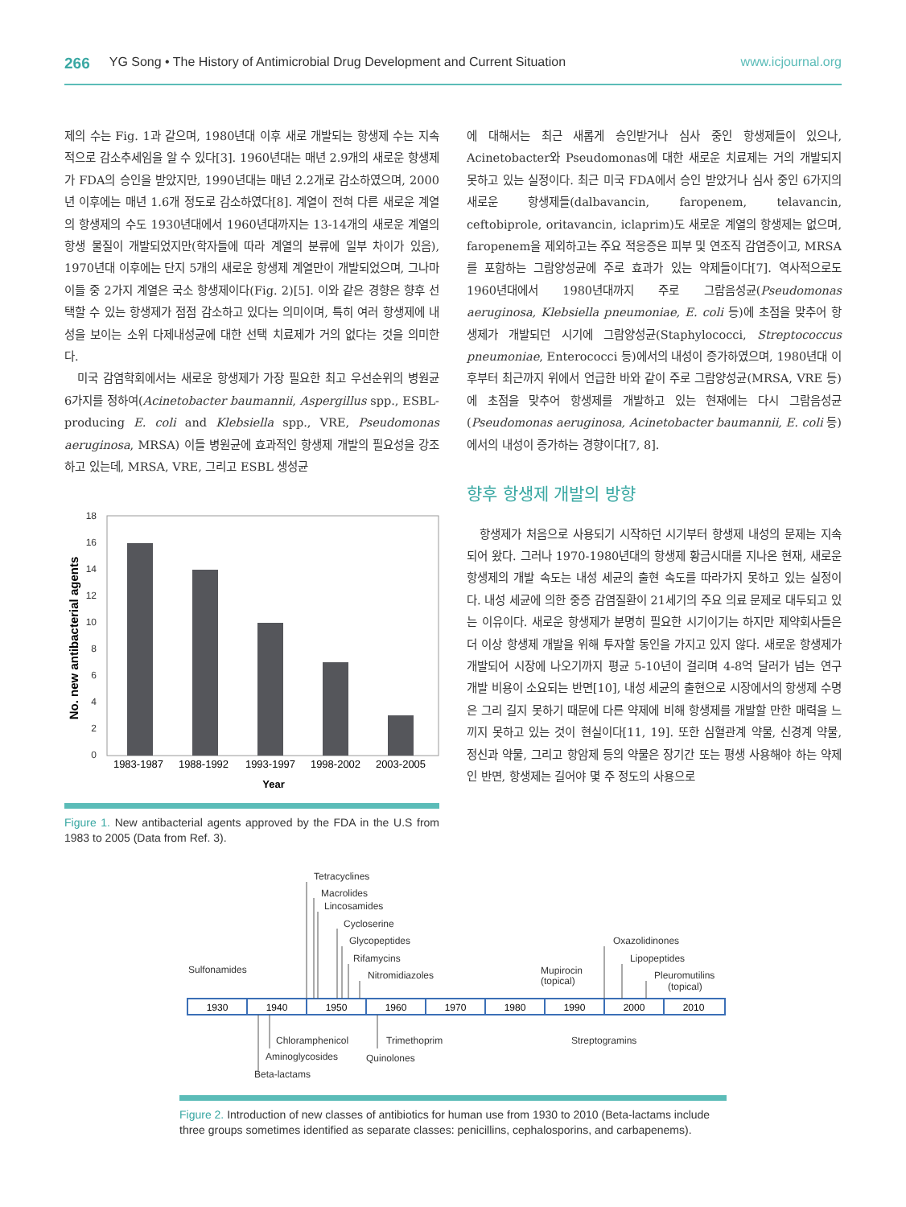266 YG Song • The History of Antimicrobial Drug Development and Current Situation www.icjournal.org
제의 수는 Fig. 1과 같으며, 1980년대 이후 새로 개발되는 항생제 수는 지속적으로 감소추세임을 알 수 있다[3]. 1960년대는 매년 2.9개의 새로운 항생제가 FDA의 승인을 받았지만, 1990년대는 매년 2.2개로 감소하였으며, 2000년 이후에는 매년 1.6개 정도로 감소하였다[8]. 계열이 전혀 다른 새로운 계열의 항생제의 수도 1930년대에서 1960년대까지는 13-14개의 새로운 계열의 항생 물질이 개발되었지만(학자들에 따라 계열의 분류에 일부 차이가 있음), 1970년대 이후에는 단지 5개의 새로운 항생제 계열만이 개발되었으며, 그나마 이들 중 2가지 계열은 국소 항생제이다(Fig. 2)[5]. 이와 같은 경향은 향후 선택할 수 있는 항생제가 점점 감소하고 있다는 의미이며, 특히 여러 항생제에 내성을 보이는 소위 다제내성균에 대한 선택 치료제가 거의 없다는 것을 의미한다.
미국 감염학회에서는 새로운 항생제가 가장 필요한 최고 우선순위의 병원균 6가지를 정하여(Acinetobacter baumannii, Aspergillus spp., ESBL-producing E. coli and Klebsiella spp., VRE, Pseudomonas aeruginosa, MRSA) 이들 병원균에 효과적인 항생제 개발의 필요성을 강조하고 있는데, MRSA, VRE, 그리고 ESBL 생성균
18
16
14
12
10
8
6
4
2
0
1983-1987
1988-1992
1993-1997
1998-2002
2003-2005
Year
No. new antibacterial agents
Figure 1. New antibacterial agents approved by the FDA in the U.S from 1983 to 2005 (Data from Ref. 3).
에 대해서는 최근 새롭게 승인받거나 심사 중인 항생제들이 있으나, Acinetobacter와 Pseudomonas에 대한 새로운 치료제는 거의 개발되지 못하고 있는 실정이다. 최근 미국 FDA에서 승인 받았거나 심사 중인 6가지의 새로운 항생제들(dalbavancin, faropenem, telavancin, ceftobiprole, oritavancin, iclaprim)도 새로운 계열의 항생제는 없으며, faropenem을 제외하고는 주요 적응증은 피부 및 연조직 감염증이고, MRSA를 포함하는 그람양성균에 주로 효과가 있는 약제들이다[7]. 역사적으로도 1960년대에서 1980년대까지 주로 그람음성균(Pseudomonas aeruginosa, Klebsiella pneumoniae, E. coli 등)에 초점을 맞추어 항생제가 개발되던 시기에 그람양성균(Staphylococci, Streptococcus pneumoniae, Enterococci 등)에서의 내성이 증가하였으며, 1980년대 이후부터 최근까지 위에서 언급한 바와 같이 주로 그람양성균(MRSA, VRE 등)에 초점을 맞추어 항생제를 개발하고 있는 현재에는 다시 그람음성균(Pseudomonas aeruginosa, Acinetobacter baumannii, E. coli 등)에서의 내성이 증가하는 경향이다[7, 8].
향후 항생제 개발의 방향
항생제가 처음으로 사용되기 시작하던 시기부터 항생제 내성의 문제는 지속되어 왔다. 그러나 1970-1980년대의 항생제 황금시대를 지나온 현재, 새로운 항생제의 개발 속도는 내성 세균의 출현 속도를 따라가지 못하고 있는 실정이다. 내성 세균에 의한 중증 감염질환이 21세기의 주요 의료 문제로 대두되고 있는 이유이다. 새로운 항생제가 분명히 필요한 시기이기는 하지만 제약회사들은 더 이상 항생제 개발을 위해 투자할 동인을 가지고 있지 않다. 새로운 항생제가 개발되어 시장에 나오기까지 평균 5-10년이 걸리며 4-8억 달러가 넘는 연구 개발 비용이 소요되는 반면[10], 내성 세균의 출현으로 시장에서의 항생제 수명은 그리 길지 못하기 때문에 다른 약제에 비해 항생제를 개발할 만한 매력을 느끼지 못하고 있는 것이 현실이다[11, 19]. 또한 심혈관계 약물, 신경계 약물, 정신과 약물, 그리고 항암제 등의 약물은 장기간 또는 평생 사용해야 하는 약제인 반면, 항생제는 길어야 몇 주 정도의 사용으로
Tetracyclines
Macrolides
Lincosamides
Cycloserine
Glycopeptides
Rifamycins
Nitromidiazoles
Sulfonamides
Mupirocin
(topical)
Oxazolidinones
Lipopeptides
Pleuromutilins
(topical)
Chloramphenicol
Aminoglycosides
Beta-lactams
Trimethoprim
Quinolones
Streptogramins
1930
1940
1950
1960
1970
1980
1990
2000
2010
Figure 2. Introduction of new classes of antibiotics for human use from 1930 to 2010 (Beta-lactams include three groups sometimes identified as separate classes: penicillins, cephalosporins, and carbapenems).